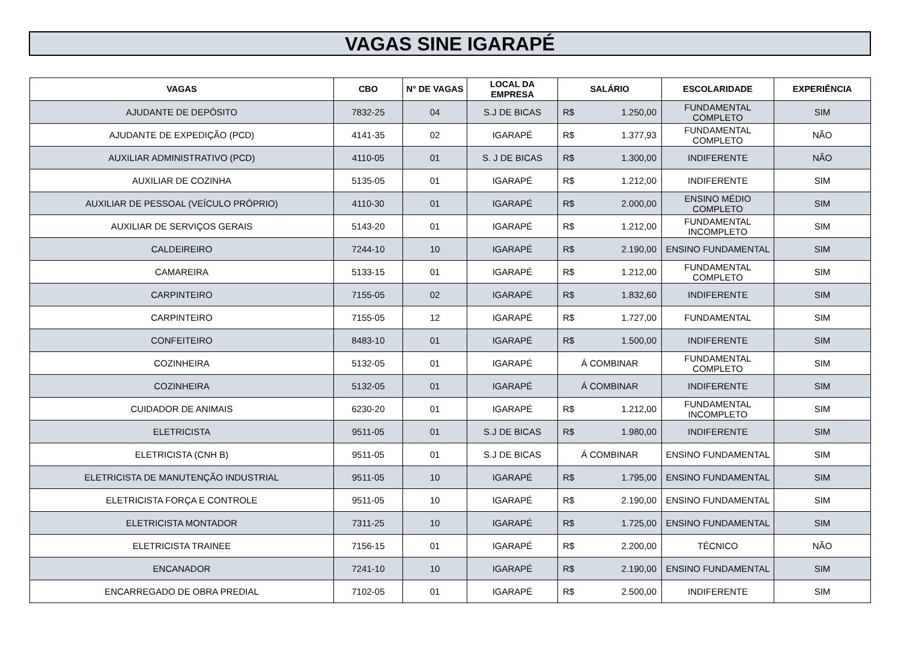VAGAS SINE IGARAPÉ
| VAGAS | CBO | N° DE VAGAS | LOCAL DA EMPRESA | SALÁRIO | ESCOLARIDADE | EXPERIÊNCIA |
| --- | --- | --- | --- | --- | --- | --- |
| AJUDANTE DE DEPÓSITO | 7832-25 | 04 | S.J DE BICAS | R$ 1.250,00 | FUNDAMENTAL COMPLETO | SIM |
| AJUDANTE DE EXPEDIÇÃO (PCD) | 4141-35 | 02 | IGARAPÉ | R$ 1.377,93 | FUNDAMENTAL COMPLETO | NÃO |
| AUXILIAR ADMINISTRATIVO (PCD) | 4110-05 | 01 | S. J DE BICAS | R$ 1.300,00 | INDIFERENTE | NÃO |
| AUXILIAR DE COZINHA | 5135-05 | 01 | IGARAPÉ | R$ 1.212,00 | INDIFERENTE | SIM |
| AUXILIAR DE PESSOAL (VEÍCULO PRÓPRIO) | 4110-30 | 01 | IGARAPÉ | R$ 2.000,00 | ENSINO MÉDIO COMPLETO | SIM |
| AUXILIAR DE SERVIÇOS GERAIS | 5143-20 | 01 | IGARAPÉ | R$ 1.212,00 | FUNDAMENTAL INCOMPLETO | SIM |
| CALDEIREIRO | 7244-10 | 10 | IGARAPÉ | R$ 2.190,00 | ENSINO FUNDAMENTAL | SIM |
| CAMAREIRA | 5133-15 | 01 | IGARAPÉ | R$ 1.212,00 | FUNDAMENTAL COMPLETO | SIM |
| CARPINTEIRO | 7155-05 | 02 | IGARAPÉ | R$ 1.832,60 | INDIFERENTE | SIM |
| CARPINTEIRO | 7155-05 | 12 | IGARAPÉ | R$ 1.727,00 | FUNDAMENTAL | SIM |
| CONFEITEIRO | 8483-10 | 01 | IGARAPÉ | R$ 1.500,00 | INDIFERENTE | SIM |
| COZINHEIRA | 5132-05 | 01 | IGARAPÉ | Á COMBINAR | FUNDAMENTAL COMPLETO | SIM |
| COZINHEIRA | 5132-05 | 01 | IGARAPÉ | Á COMBINAR | INDIFERENTE | SIM |
| CUIDADOR DE ANIMAIS | 6230-20 | 01 | IGARAPÉ | R$ 1.212,00 | FUNDAMENTAL INCOMPLETO | SIM |
| ELETRICISTA | 9511-05 | 01 | S.J DE BICAS | R$ 1.980,00 | INDIFERENTE | SIM |
| ELETRICISTA (CNH B) | 9511-05 | 01 | S.J DE BICAS | Á COMBINAR | ENSINO FUNDAMENTAL | SIM |
| ELETRICISTA DE MANUTENÇÃO INDUSTRIAL | 9511-05 | 10 | IGARAPÉ | R$ 1.795,00 | ENSINO FUNDAMENTAL | SIM |
| ELETRICISTA FORÇA E CONTROLE | 9511-05 | 10 | IGARAPÉ | R$ 2.190,00 | ENSINO FUNDAMENTAL | SIM |
| ELETRICISTA MONTADOR | 7311-25 | 10 | IGARAPÉ | R$ 1.725,00 | ENSINO FUNDAMENTAL | SIM |
| ELETRICISTA TRAINEE | 7156-15 | 01 | IGARAPÉ | R$ 2.200,00 | TÉCNICO | NÃO |
| ENCANADOR | 7241-10 | 10 | IGARAPÉ | R$ 2.190,00 | ENSINO FUNDAMENTAL | SIM |
| ENCARREGADO DE OBRA PREDIAL | 7102-05 | 01 | IGARAPÉ | R$ 2.500,00 | INDIFERENTE | SIM |